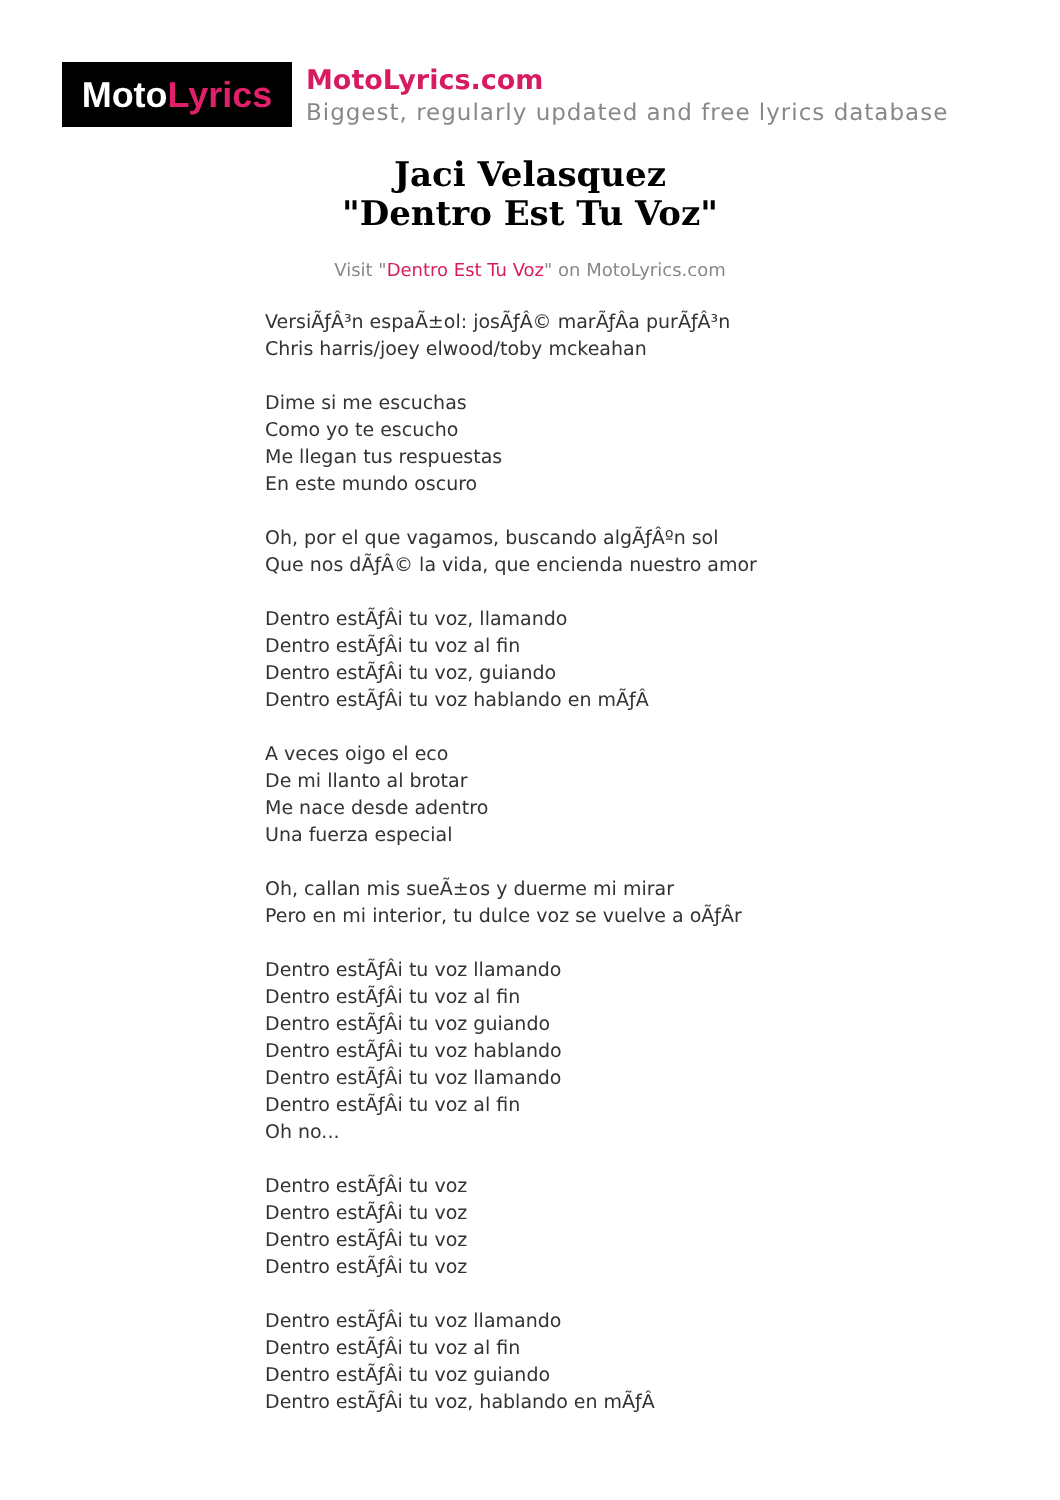Moto Lyrics
MotoLyrics.com
Biggest, regularly updated and free lyrics database
Jaci Velasquez
"Dentro Est Tu Voz"
Visit "Dentro Est Tu Voz" on MotoLyrics.com
VersiÃƒÂ³n espaÃ±ol: josÃƒÂ© marÃƒÂa purÃƒÂ³n
Chris harris/joey elwood/toby mckeahan
Dime si me escuchas
Como yo te escucho
Me llegan tus respuestas
En este mundo oscuro
Oh, por el que vagamos, buscando algÃƒÂºn sol
Que nos dÃƒÂ© la vida, que encienda nuestro amor
Dentro estÃƒÂi tu voz, llamando
Dentro estÃƒÂi tu voz al fin
Dentro estÃƒÂi tu voz, guiando
Dentro estÃƒÂi tu voz hablando en mÃƒÂ
A veces oigo el eco
De mi llanto al brotar
Me nace desde adentro
Una fuerza especial
Oh, callan mis sueÃ±os y duerme mi mirar
Pero en mi interior, tu dulce voz se vuelve a oÃƒÂr
Dentro estÃƒÂi tu voz llamando
Dentro estÃƒÂi tu voz al fin
Dentro estÃƒÂi tu voz guiando
Dentro estÃƒÂi tu voz hablando
Dentro estÃƒÂi tu voz llamando
Dentro estÃƒÂi tu voz al fin
Oh no...
Dentro estÃƒÂi tu voz
Dentro estÃƒÂi tu voz
Dentro estÃƒÂi tu voz
Dentro estÃƒÂi tu voz
Dentro estÃƒÂi tu voz llamando
Dentro estÃƒÂi tu voz al fin
Dentro estÃƒÂi tu voz guiando
Dentro estÃƒÂi tu voz, hablando en mÃƒÂ